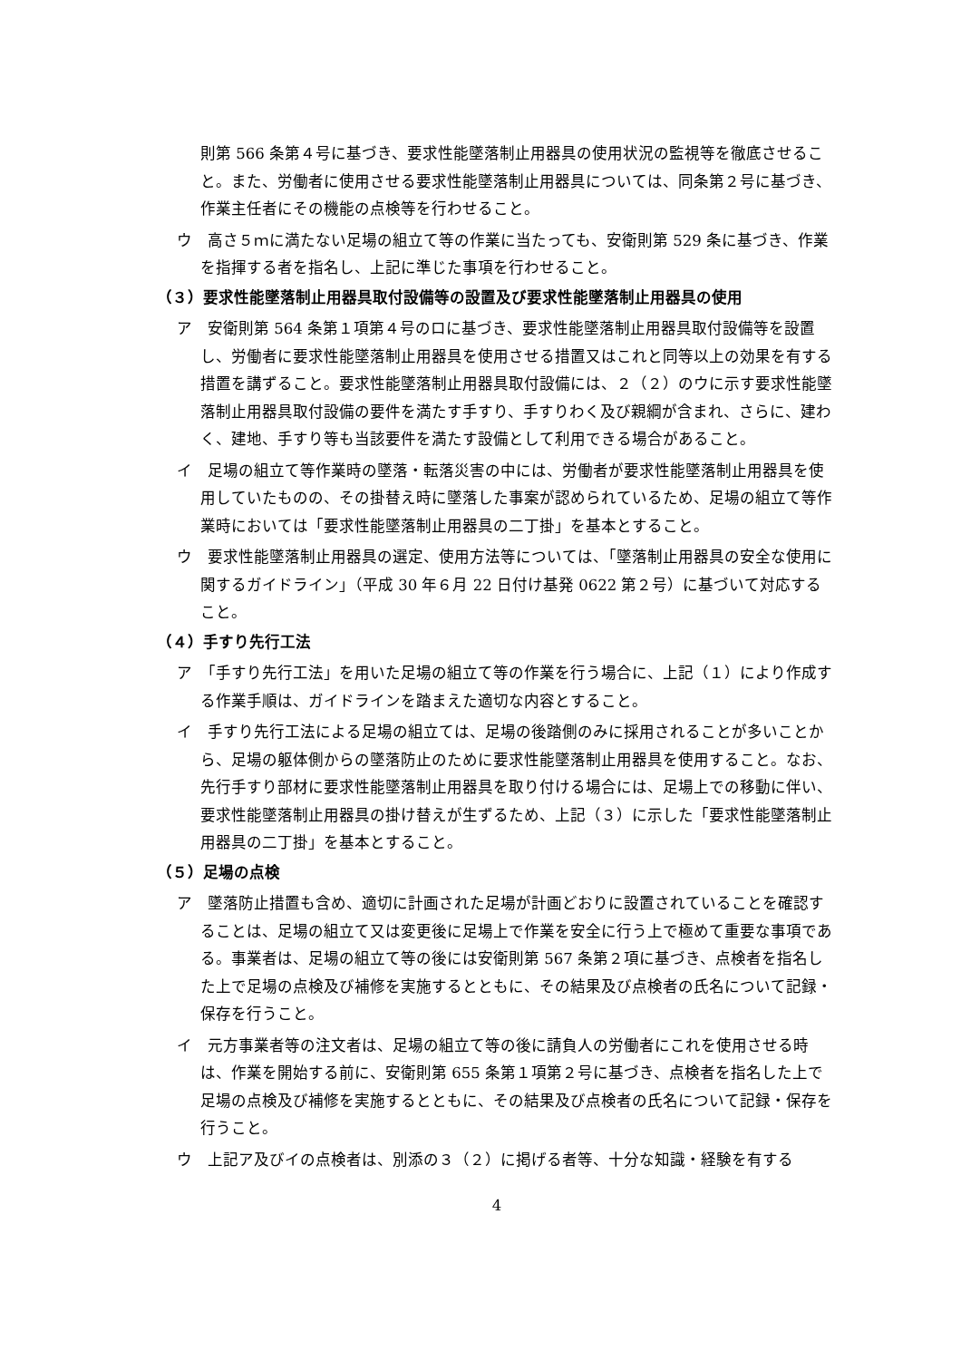則第 566 条第４号に基づき、要求性能墜落制止用器具の使用状況の監視等を徹底させること。また、労働者に使用させる要求性能墜落制止用器具については、同条第２号に基づき、作業主任者にその機能の点検等を行わせること。
ウ　高さ５ｍに満たない足場の組立て等の作業に当たっても、安衛則第 529 条に基づき、作業を指揮する者を指名し、上記に準じた事項を行わせること。
（３）要求性能墜落制止用器具取付設備等の設置及び要求性能墜落制止用器具の使用
ア　安衛則第 564 条第１項第４号のロに基づき、要求性能墜落制止用器具取付設備等を設置し、労働者に要求性能墜落制止用器具を使用させる措置又はこれと同等以上の効果を有する措置を講ずること。要求性能墜落制止用器具取付設備には、２（２）のウに示す要求性能墜落制止用器具取付設備の要件を満たす手すり、手すりわく及び親綱が含まれ、さらに、建わく、建地、手すり等も当該要件を満たす設備として利用できる場合があること。
イ　足場の組立て等作業時の墜落・転落災害の中には、労働者が要求性能墜落制止用器具を使用していたものの、その掛替え時に墜落した事案が認められているため、足場の組立て等作業時においては「要求性能墜落制止用器具の二丁掛」を基本とすること。
ウ　要求性能墜落制止用器具の選定、使用方法等については、「墜落制止用器具の安全な使用に関するガイドライン」（平成 30 年６月 22 日付け基発 0622 第２号）に基づいて対応すること。
（４）手すり先行工法
ア　「手すり先行工法」を用いた足場の組立て等の作業を行う場合に、上記（１）により作成する作業手順は、ガイドラインを踏まえた適切な内容とすること。
イ　手すり先行工法による足場の組立ては、足場の後踏側のみに採用されることが多いことから、足場の躯体側からの墜落防止のために要求性能墜落制止用器具を使用すること。なお、先行手すり部材に要求性能墜落制止用器具を取り付ける場合には、足場上での移動に伴い、要求性能墜落制止用器具の掛け替えが生ずるため、上記（３）に示した「要求性能墜落制止用器具の二丁掛」を基本とすること。
（５）足場の点検
ア　墜落防止措置も含め、適切に計画された足場が計画どおりに設置されていることを確認することは、足場の組立て又は変更後に足場上で作業を安全に行う上で極めて重要な事項である。事業者は、足場の組立て等の後には安衛則第 567 条第２項に基づき、点検者を指名した上で足場の点検及び補修を実施するとともに、その結果及び点検者の氏名について記録・保存を行うこと。
イ　元方事業者等の注文者は、足場の組立て等の後に請負人の労働者にこれを使用させる時は、作業を開始する前に、安衛則第 655 条第１項第２号に基づき、点検者を指名した上で足場の点検及び補修を実施するとともに、その結果及び点検者の氏名について記録・保存を行うこと。
ウ　上記ア及びイの点検者は、別添の３（２）に掲げる者等、十分な知識・経験を有する
4